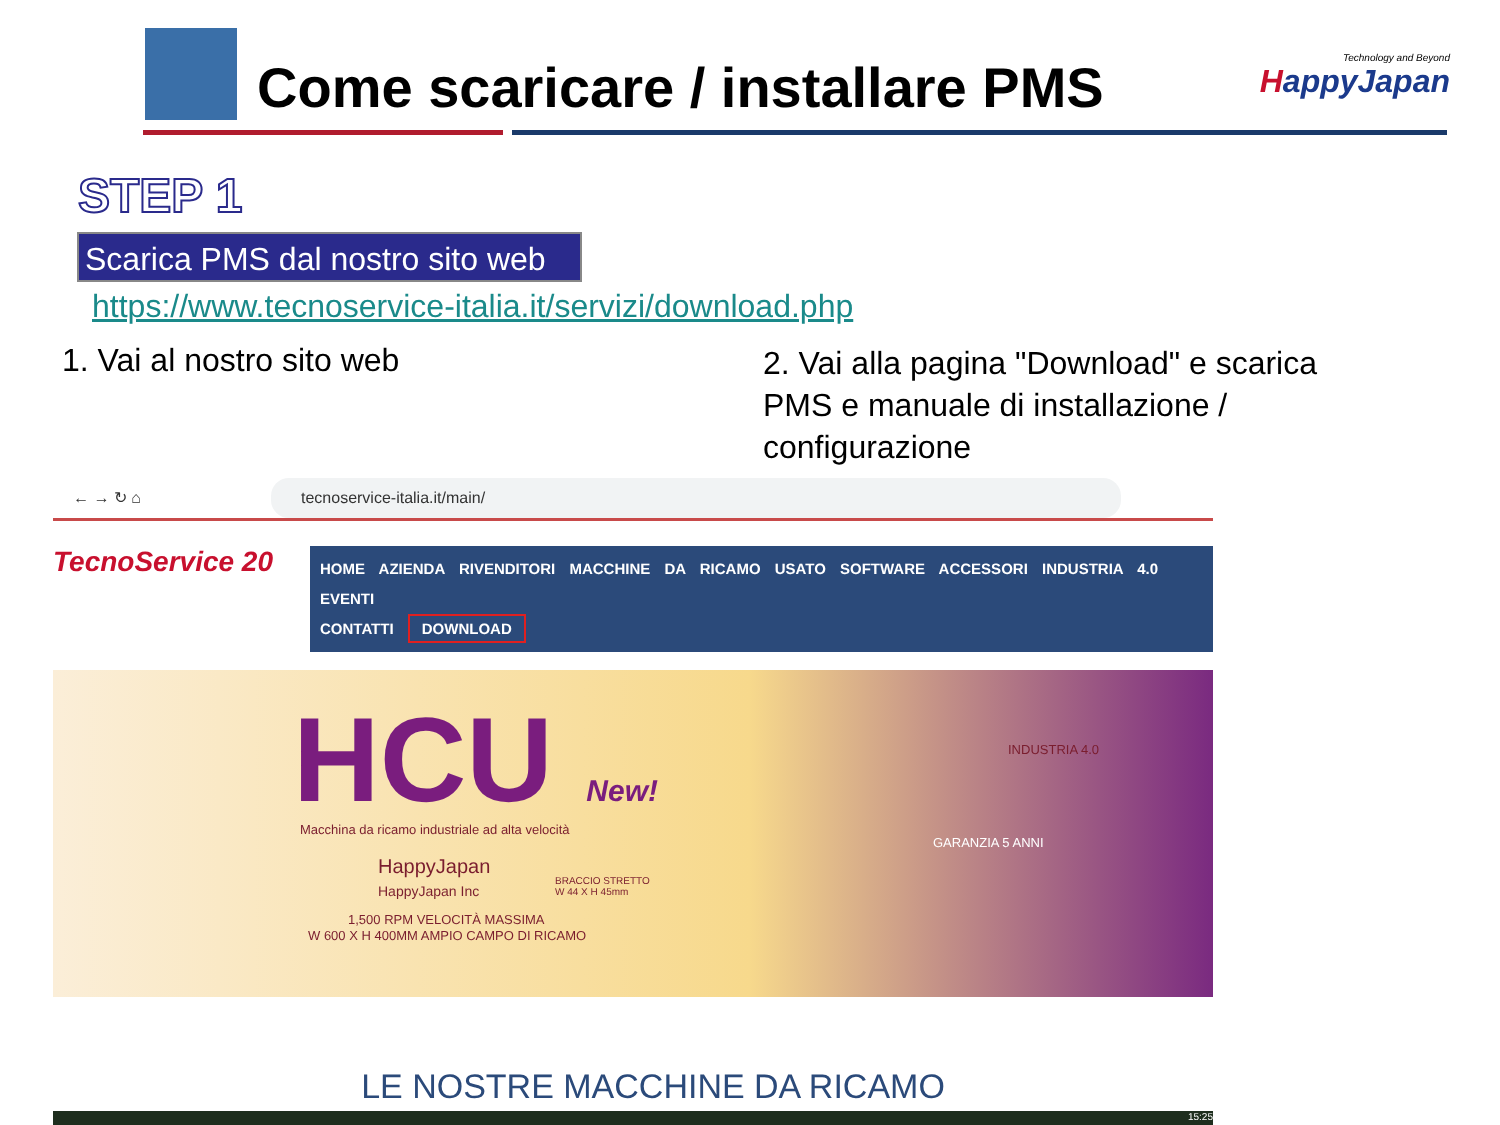Come scaricare / installare PMS
Technology and Beyond
HappyJapan
STEP 1
Scarica PMS dal nostro sito web
https://www.tecnoservice-italia.it/servizi/download.php
1. Vai al nostro sito web
2. Vai alla pagina "Download" e scarica PMS e manuale di installazione / configurazione
← → ↻ ⌂ tecnoservice-italia.it/main/
TecnoService 20
HOME AZIENDA RIVENDITORI MACCHINE DA RICAMO USATO SOFTWARE ACCESSORI INDUSTRIA 4.0 EVENTI
CONTATTI DOWNLOAD
HCU New!
Macchina da ricamo industriale ad alta velocità
HappyJapan
HappyJapan Inc
BRACCIO STRETTO
W 44 X H 45mm
1,500 RPM VELOCITÀ MASSIMA
W 600 X H 400MM AMPIO CAMPO DI RICAMO
GARANZIA 5 ANNI
INDUSTRIA 4.0
LE NOSTRE MACCHINE DA RICAMO
15:25